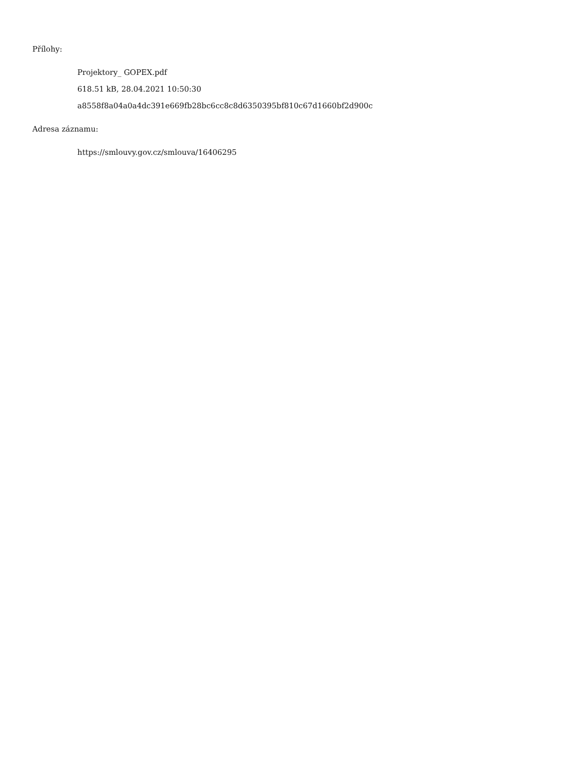Přílohy:
Projektory_ GOPEX.pdf
618.51 kB, 28.04.2021 10:50:30
a8558f8a04a0a4dc391e669fb28bc6cc8c8d6350395bf810c67d1660bf2d900c
Adresa záznamu:
https://smlouvy.gov.cz/smlouva/16406295